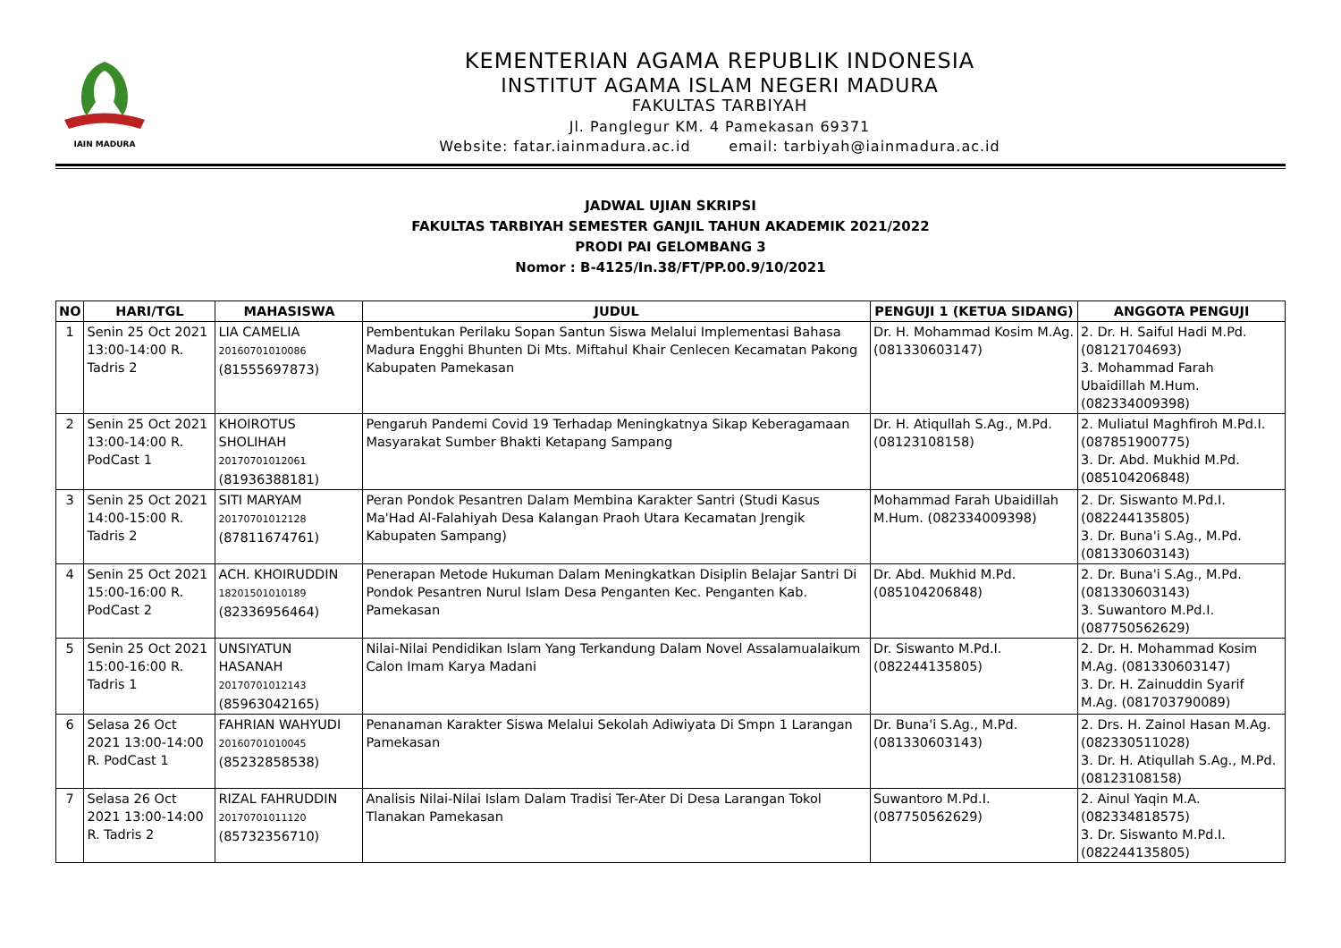IAIN MADURA
KEMENTERIAN AGAMA REPUBLIK INDONESIA
INSTITUT AGAMA ISLAM NEGERI MADURA
FAKULTAS TARBIYAH
Jl. Panglegur KM. 4 Pamekasan 69371
Website: fatar.iainmadura.ac.id email: tarbiyah@iainmadura.ac.id
JADWAL UJIAN SKRIPSI
FAKULTAS TARBIYAH SEMESTER GANJIL TAHUN AKADEMIK 2021/2022
PRODI PAI GELOMBANG 3
Nomor : B-4125/In.38/FT/PP.00.9/10/2021
| NO | HARI/TGL | MAHASISWA | JUDUL | PENGUJI 1 (KETUA SIDANG) | ANGGOTA PENGUJI |
| --- | --- | --- | --- | --- | --- |
| 1 | Senin 25 Oct 2021 13:00-14:00 R. Tadris 2 | LIA CAMELIA 20160701010086 (81555697873) | Pembentukan Perilaku Sopan Santun Siswa Melalui Implementasi Bahasa Madura Engghi Bhunten Di Mts. Miftahul Khair Cenlecen Kecamatan Pakong Kabupaten Pamekasan | Dr. H. Mohammad Kosim M.Ag. (081330603147) | 2. Dr. H. Saiful Hadi M.Pd. (08121704693) 3. Mohammad Farah Ubaidillah M.Hum. (082334009398) |
| 2 | Senin 25 Oct 2021 13:00-14:00 R. PodCast 1 | KHOIROTUS SHOLIHAH 20170701012061 (81936388181) | Pengaruh Pandemi Covid 19 Terhadap Meningkatnya Sikap Keberagamaan Masyarakat Sumber Bhakti Ketapang Sampang | Dr. H. Atiqullah S.Ag., M.Pd. (08123108158) | 2. Muliatul Maghfiroh M.Pd.I. (087851900775) 3. Dr. Abd. Mukhid M.Pd. (085104206848) |
| 3 | Senin 25 Oct 2021 14:00-15:00 R. Tadris 2 | SITI MARYAM 20170701012128 (87811674761) | Peran Pondok Pesantren Dalam Membina Karakter Santri (Studi Kasus Ma'Had Al-Falahiyah Desa Kalangan Praoh Utara Kecamatan Jrengik Kabupaten Sampang) | Mohammad Farah Ubaidillah M.Hum. (082334009398) | 2. Dr. Siswanto M.Pd.I. (082244135805) 3. Dr. Buna'i S.Ag., M.Pd. (081330603143) |
| 4 | Senin 25 Oct 2021 15:00-16:00 R. PodCast 2 | ACH. KHOIRUDDIN 18201501010189 (82336956464) | Penerapan Metode Hukuman Dalam Meningkatkan Disiplin Belajar Santri Di Pondok Pesantren Nurul Islam Desa Penganten Kec. Penganten Kab. Pamekasan | Dr. Abd. Mukhid M.Pd. (085104206848) | 2. Dr. Buna'i S.Ag., M.Pd. (081330603143) 3. Suwantoro M.Pd.I. (087750562629) |
| 5 | Senin 25 Oct 2021 15:00-16:00 R. Tadris 1 | UNSIYATUN HASANAH 20170701012143 (85963042165) | Nilai-Nilai Pendidikan Islam Yang Terkandung Dalam Novel Assalamualaikum Calon Imam Karya Madani | Dr. Siswanto M.Pd.I. (082244135805) | 2. Dr. H. Mohammad Kosim M.Ag. (081330603147) 3. Dr. H. Zainuddin Syarif M.Ag. (081703790089) |
| 6 | Selasa 26 Oct 2021 13:00-14:00 R. PodCast 1 | FAHRIAN WAHYUDI 20160701010045 (85232858538) | Penanaman Karakter Siswa Melalui Sekolah Adiwiyata Di Smpn 1 Larangan Pamekasan | Dr. Buna'i S.Ag., M.Pd. (081330603143) | 2. Drs. H. Zainol Hasan M.Ag. (082330511028) 3. Dr. H. Atiqullah S.Ag., M.Pd. (08123108158) |
| 7 | Selasa 26 Oct 2021 13:00-14:00 R. Tadris 2 | RIZAL FAHRUDDIN 20170701011120 (85732356710) | Analisis Nilai-Nilai Islam Dalam Tradisi Ter-Ater Di Desa Larangan Tokol Tlanakan Pamekasan | Suwantoro M.Pd.I. (087750562629) | 2. Ainul Yaqin M.A. (082334818575) 3. Dr. Siswanto M.Pd.I. (082244135805) |